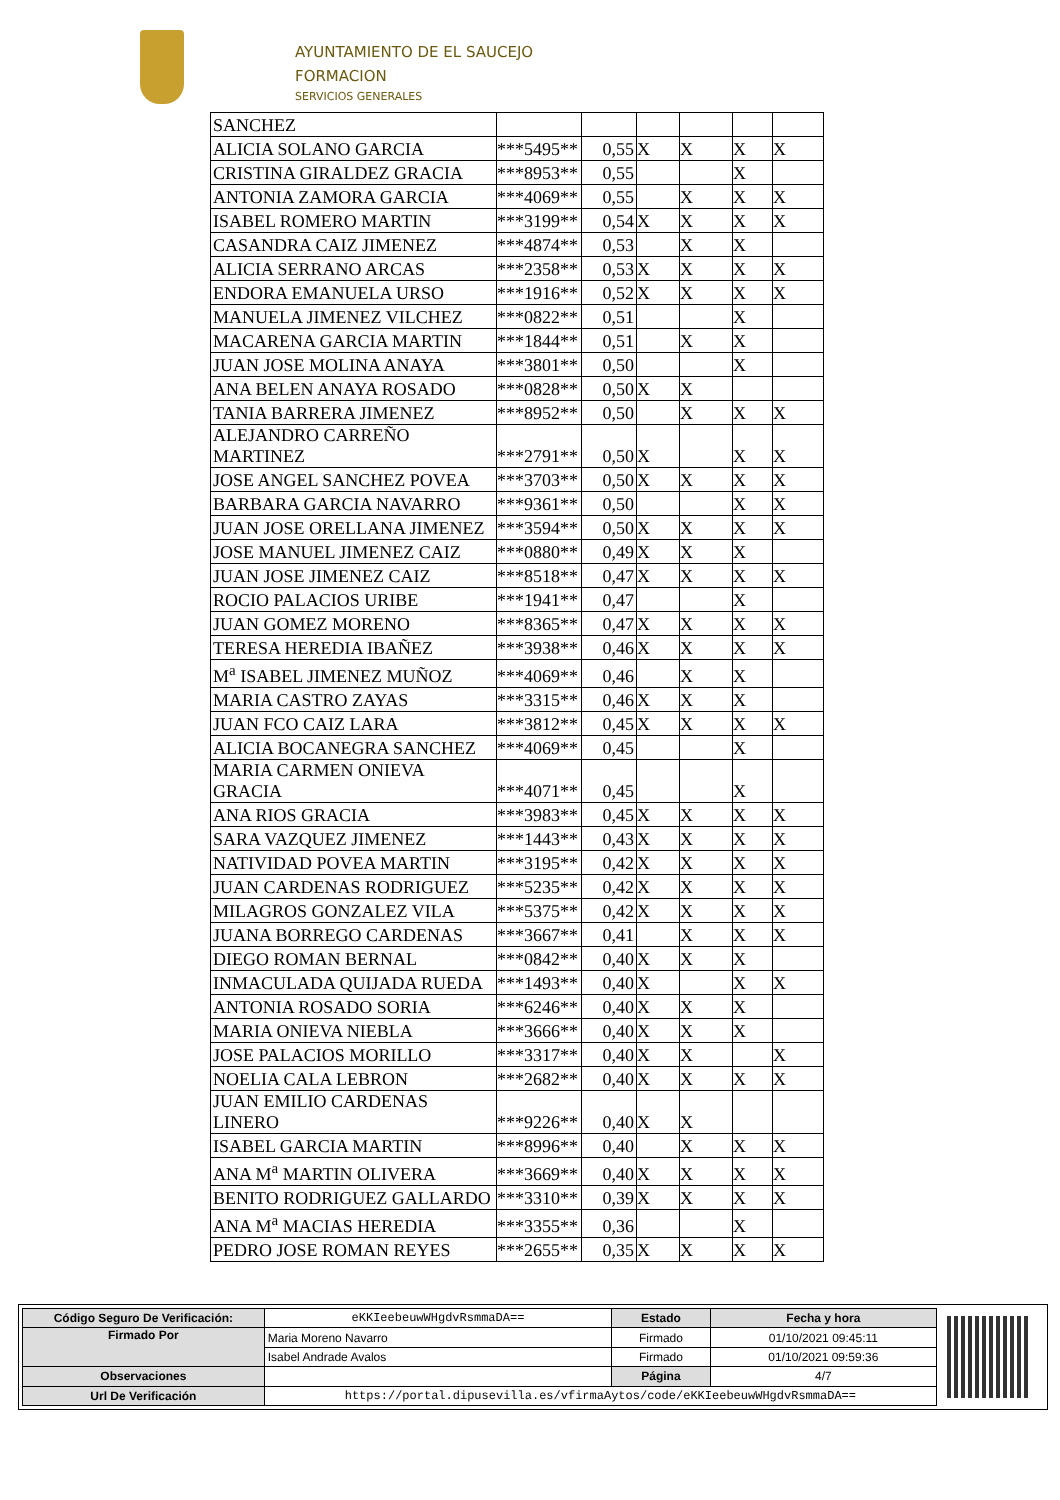AYUNTAMIENTO DE EL SAUCEJO
FORMACION
SERVICIOS GENERALES
| SANCHEZ | | | | | | |
| ALICIA SOLANO GARCIA | ***5495** | 0,55 | X | X | X | X |
| CRISTINA GIRALDEZ GRACIA | ***8953** | 0,55 | | | X | |
| ANTONIA ZAMORA GARCIA | ***4069** | 0,55 | | X | X | X |
| ISABEL ROMERO MARTIN | ***3199** | 0,54 | X | X | X | X |
| CASANDRA CAIZ JIMENEZ | ***4874** | 0,53 | | X | X | |
| ALICIA SERRANO ARCAS | ***2358** | 0,53 | X | X | X | X |
| ENDORA EMANUELA URSO | ***1916** | 0,52 | X | X | X | X |
| MANUELA JIMENEZ VILCHEZ | ***0822** | 0,51 | | | X | |
| MACARENA GARCIA MARTIN | ***1844** | 0,51 | | X | X | |
| JUAN JOSE MOLINA ANAYA | ***3801** | 0,50 | | | X | |
| ANA BELEN ANAYA ROSADO | ***0828** | 0,50 | X | X | | |
| TANIA BARRERA JIMENEZ | ***8952** | 0,50 | | X | X | X |
| ALEJANDRO CARREÑO MARTINEZ | ***2791** | 0,50 | X | | X | X |
| JOSE ANGEL SANCHEZ POVEA | ***3703** | 0,50 | X | X | X | X |
| BARBARA GARCIA NAVARRO | ***9361** | 0,50 | | | X | X |
| JUAN JOSE ORELLANA JIMENEZ | ***3594** | 0,50 | X | X | X | X |
| JOSE MANUEL JIMENEZ CAIZ | ***0880** | 0,49 | X | X | X | |
| JUAN JOSE JIMENEZ CAIZ | ***8518** | 0,47 | X | X | X | X |
| ROCIO PALACIOS URIBE | ***1941** | 0,47 | | | X | |
| JUAN GOMEZ MORENO | ***8365** | 0,47 | X | X | X | X |
| TERESA HEREDIA IBAÑEZ | ***3938** | 0,46 | X | X | X | X |
| M<sup>a</sup> ISABEL JIMENEZ MUÑOZ | ***4069** | 0,46 | | X | X | |
| MARIA CASTRO ZAYAS | ***3315** | 0,46 | X | X | X | |
| JUAN FCO CAIZ LARA | ***3812** | 0,45 | X | X | X | X |
| ALICIA BOCANEGRA SANCHEZ | ***4069** | 0,45 | | | X | |
| MARIA CARMEN ONIEVA GRACIA | ***4071** | 0,45 | | | X | |
| ANA RIOS GRACIA | ***3983** | 0,45 | X | X | X | X |
| SARA VAZQUEZ JIMENEZ | ***1443** | 0,43 | X | X | X | X |
| NATIVIDAD POVEA MARTIN | ***3195** | 0,42 | X | X | X | X |
| JUAN CARDENAS RODRIGUEZ | ***5235** | 0,42 | X | X | X | X |
| MILAGROS GONZALEZ VILA | ***5375** | 0,42 | X | X | X | X |
| JUANA BORREGO CARDENAS | ***3667** | 0,41 | | X | X | X |
| DIEGO ROMAN BERNAL | ***0842** | 0,40 | X | X | X | |
| INMACULADA QUIJADA RUEDA | ***1493** | 0,40 | X | | X | X |
| ANTONIA ROSADO SORIA | ***6246** | 0,40 | X | X | X | |
| MARIA ONIEVA NIEBLA | ***3666** | 0,40 | X | X | X | |
| JOSE PALACIOS MORILLO | ***3317** | 0,40 | X | X | | X |
| NOELIA CALA LEBRON | ***2682** | 0,40 | X | X | X | X |
| JUAN EMILIO CARDENAS LINERO | ***9226** | 0,40 | X | X | | |
| ISABEL GARCIA MARTIN | ***8996** | 0,40 | | X | X | X |
| ANA M<sup>a</sup> MARTIN OLIVERA | ***3669** | 0,40 | X | X | X | X |
| BENITO RODRIGUEZ GALLARDO | ***3310** | 0,39 | X | X | X | X |
| ANA M<sup>a</sup> MACIAS HEREDIA | ***3355** | 0,36 | | | X | |
| PEDRO JOSE ROMAN REYES | ***2655** | 0,35 | X | X | X | X |
| Código Seguro De Verificación: | eKKIeebeuwWHgdvRsmmaDA== | Estado | Fecha y hora |
| Firmado Por | Maria Moreno Navarro | Firmado | 01/10/2021 09:45:11 |
| | Isabel Andrade Avalos | Firmado | 01/10/2021 09:59:36 |
| Observaciones | | Página | 4/7 |
| Url De Verificación | https://portal.dipusevilla.es/vfirmaAytos/code/eKKIeebeuwWHgdvRsmmaDA== | | |